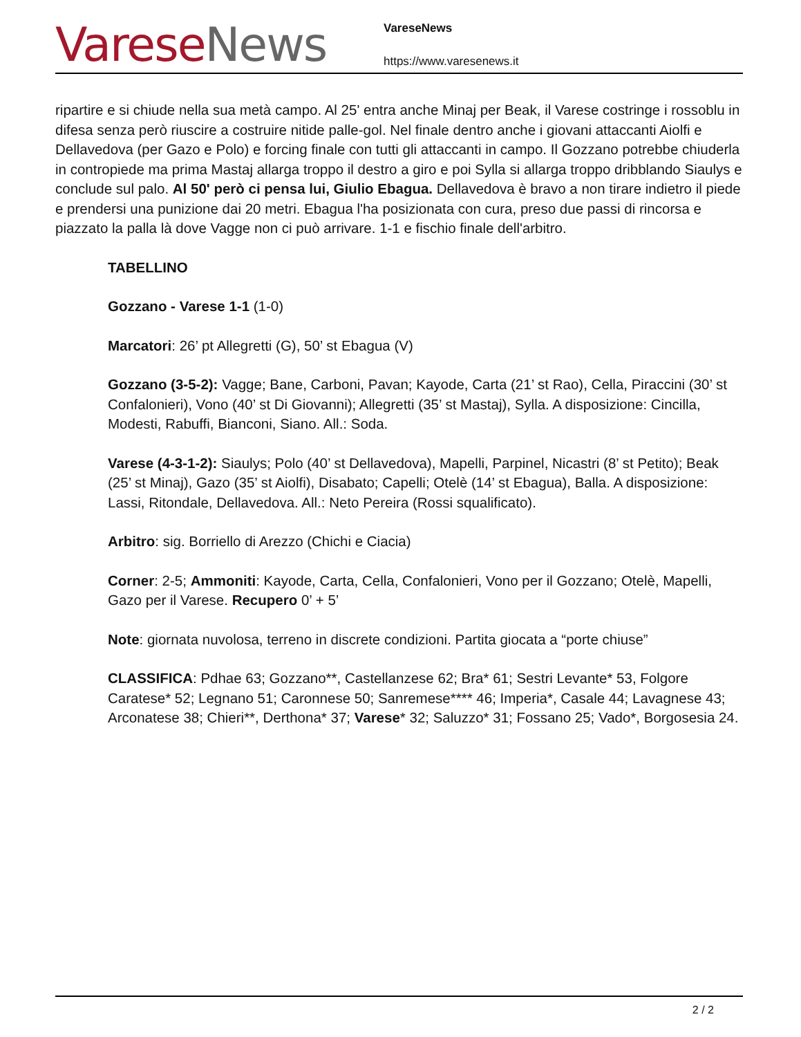Varese News
VareseNews
https://www.varesenews.it
ripartire e si chiude nella sua metà campo. Al 25' entra anche Minaj per Beak, il Varese costringe i rossoblu in difesa senza però riuscire a costruire nitide palle-gol. Nel finale dentro anche i giovani attaccanti Aiolfi e Dellavedova (per Gazo e Polo) e forcing finale con tutti gli attaccanti in campo. Il Gozzano potrebbe chiuderla in contropiede ma prima Mastaj allarga troppo il destro a giro e poi Sylla si allarga troppo dribblando Siaulys e conclude sul palo. Al 50' però ci pensa lui, Giulio Ebagua. Dellavedova è bravo a non tirare indietro il piede e prendersi una punizione dai 20 metri. Ebagua l'ha posizionata con cura, preso due passi di rincorsa e piazzato la palla là dove Vagge non ci può arrivare. 1-1 e fischio finale dell'arbitro.
TABELLINO
Gozzano - Varese 1-1 (1-0)
Marcatori: 26’ pt Allegretti (G), 50’ st Ebagua (V)
Gozzano (3-5-2): Vagge; Bane, Carboni, Pavan; Kayode, Carta (21’ st Rao), Cella, Piraccini (30’ st Confalonieri), Vono (40’ st Di Giovanni); Allegretti (35’ st Mastaj), Sylla. A disposizione: Cincilla, Modesti, Rabuffi, Bianconi, Siano. All.: Soda.
Varese (4-3-1-2): Siaulys; Polo (40’ st Dellavedova), Mapelli, Parpinel, Nicastri (8’ st Petito); Beak (25’ st Minaj), Gazo (35’ st Aiolfi), Disabato; Capelli; Otelè (14’ st Ebagua), Balla. A disposizione: Lassi, Ritondale, Dellavedova. All.: Neto Pereira (Rossi squalificato).
Arbitro: sig. Borriello di Arezzo (Chichi e Ciacia)
Corner: 2-5; Ammoniti: Kayode, Carta, Cella, Confalonieri, Vono per il Gozzano; Otelè, Mapelli, Gazo per il Varese. Recupero 0’ + 5’
Note: giornata nuvolosa, terreno in discrete condizioni. Partita giocata a “porte chiuse”
CLASSIFICA: Pdhae 63; Gozzano**, Castellanzese 62; Bra* 61; Sestri Levante* 53, Folgore Caratese* 52; Legnano 51; Caronnese 50; Sanremese**** 46; Imperia*, Casale 44; Lavagnese 43; Arconatese 38; Chieri**, Derthona* 37; Varese* 32; Saluzzo* 31; Fossano 25; Vado*, Borgosesia 24.
2 / 2